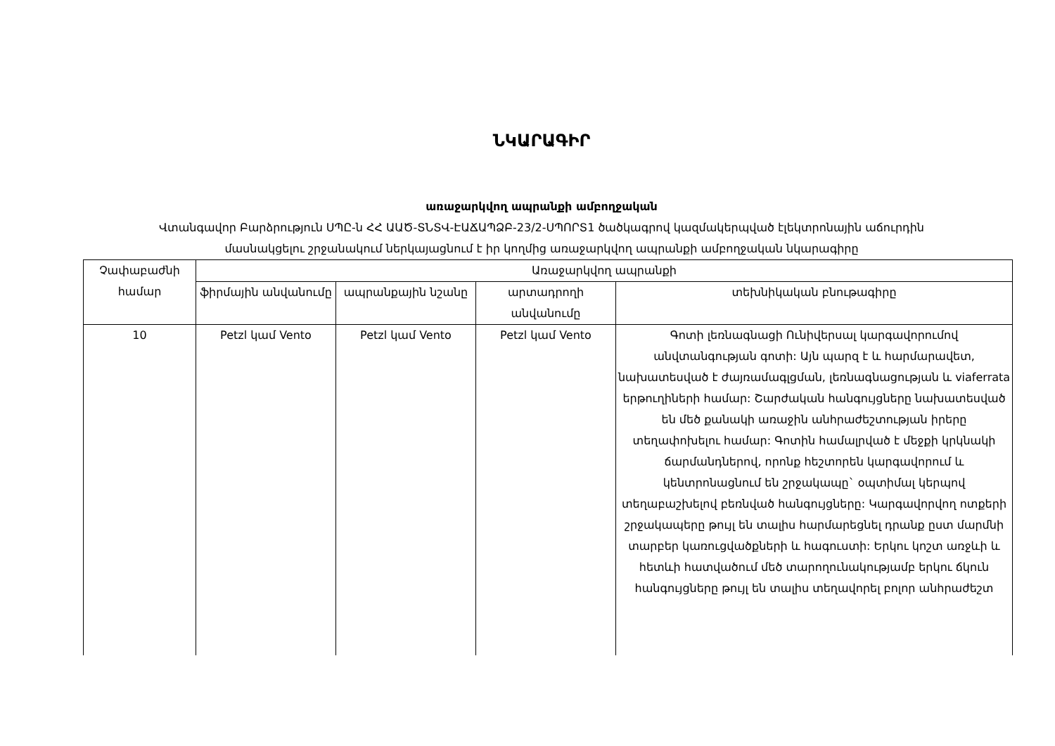ՆԿԱՐԱԳԻՐ
առաջարկվող ապրանքի ամբողջական
Վտանգավոր Բարձրություն ՍՊԸ-ն ՀՀ ԱԱԾ-ՏՆՏՎ-ԷԱՃԱՊՁԲ-23/2-ՍՊՈՐՏ1 ծածկագրով կազմակերպված էլեկտրոնային աճուրդին
մասնակցելու շրջանակում ներկայացնում է իր կողմից առաջարկվող ապրանքի ամբողջական նկարագիրը
| Չափաբաժնի համար | Առաջարկվող ապրանքի | | | |
| --- | --- | --- | --- | --- |
| | ֆիրմային անվանումը | ապրանքային նշանը | արտադրողի անվանումը | տեխնիկական բնութագիրը |
| 10 | Petzl կամ Vento | Petzl կամ Vento | Petzl կամ Vento | Գոտի լեռնագնացի Ունիվերսալ կարգավորումով անվտանգության գոտի: Այն պարզ է և հարմարավետ, նախատեսված է ժայռամագլցման, լեռնագնացության և viaferrata երթուղիների համար: Շարժական հանգույցները նախատեսված են մեծ քանակի առաջին անհրաժեշտության իրերը տեղափոխելու համար: Գոտին համալրված է մեջքի կրկնակի ճարմանդներով, որոնք հեշտորեն կարգավորում և կենտրոնացնում են շրջակապը` օպտիմալ կերպով տեղաբաշխելով բեռնված հանգույցները: Կարգավորվող ոտքերի շրջակապերը թույլ են տալիս հարմարեցնել դրանք ըստ մարմնի տարբեր կառուցվածքների և հագուստի: Երկու կոշտ առջևի և հետևի հատվածում մեծ տարողունակությամբ երկու ճկուն հանգույցները թույլ են տալիս տեղավորել բոլոր անհրաժեշտ |